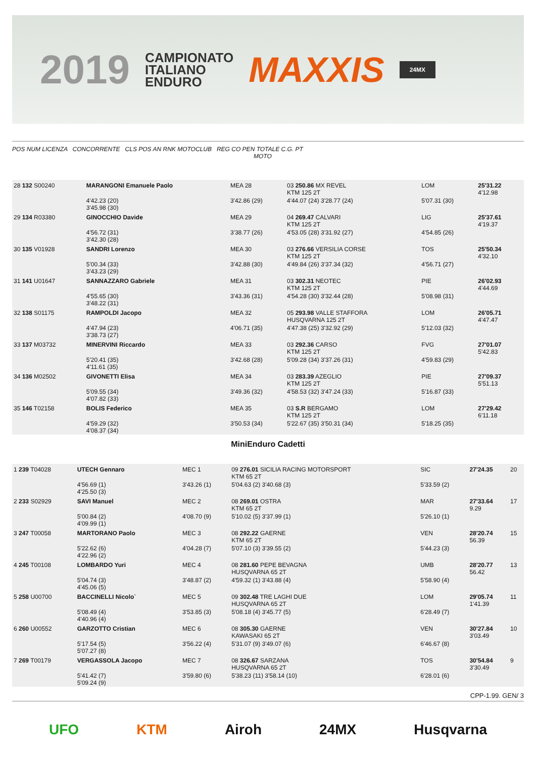2019
CAMPIONATO
ITALIANO
ENDURO
MAXXIS
24MX
POS NUM LICENZA CONCORRENTE CLS POS AN RNK MOTOCLUB REG CO PEN TOTALE C.G. PT
MOTO
| 28 132 S00240 | MARANGONI Emanuele Paolo | MEA 28 | 03 250.86 MX REVEL KTM 125 2T | LOM | 25'31.22 4'12.98 | |
| | 4'42.23 (20) 3'45.98 (30) | 3'42.86 (29) | 4'44.07 (24) 3'28.77 (24) | 5'07.31 (30) | | |
| 29 134 R03380 | GINOCCHIO Davide | MEA 29 | 04 269.47 CALVARI KTM 125 2T | LIG | 25'37.61 4'19.37 | |
| | 4'56.72 (31) 3'42.30 (28) | 3'38.77 (26) | 4'53.05 (28) 3'31.92 (27) | 4'54.85 (26) | | |
| 30 135 V01928 | SANDRI Lorenzo | MEA 30 | 03 276.66 VERSILIA CORSE KTM 125 2T | TOS | 25'50.34 4'32.10 | |
| | 5'00.34 (33) 3'43.23 (29) | 3'42.88 (30) | 4'49.84 (26) 3'37.34 (32) | 4'56.71 (27) | | |
| 31 141 U01647 | SANNAZZARO Gabriele | MEA 31 | 03 302.31 NEOTEC KTM 125 2T | PIE | 26'02.93 4'44.69 | |
| | 4'55.65 (30) 3'48.22 (31) | 3'43.36 (31) | 4'54.28 (30) 3'32.44 (28) | 5'08.98 (31) | | |
| 32 138 S01175 | RAMPOLDI Jacopo | MEA 32 | 05 293.98 VALLE STAFFORA HUSQVARNA 125 2T | LOM | 26'05.71 4'47.47 | |
| | 4'47.94 (23) 3'38.73 (27) | 4'06.71 (35) | 4'47.38 (25) 3'32.92 (29) | 5'12.03 (32) | | |
| 33 137 M03732 | MINERVINI Riccardo | MEA 33 | 03 292.36 CARSO KTM 125 2T | FVG | 27'01.07 5'42.83 | |
| | 5'20.41 (35) 4'11.61 (35) | 3'42.68 (28) | 5'09.28 (34) 3'37.26 (31) | 4'59.83 (29) | | |
| 34 136 M02502 | GIVONETTI Elisa | MEA 34 | 03 283.39 AZEGLIO KTM 125 2T | PIE | 27'09.37 5'51.13 | |
| | 5'09.55 (34) 4'07.82 (33) | 3'49.36 (32) | 4'58.53 (32) 3'47.24 (33) | 5'16.87 (33) | | |
| 35 146 T02158 | BOLIS Federico | MEA 35 | 03 S.R BERGAMO KTM 125 2T | LOM | 27'29.42 6'11.18 | |
| | 4'59.29 (32) 4'08.37 (34) | 3'50.53 (34) | 5'22.67 (35) 3'50.31 (34) | 5'18.25 (35) | | |
MiniEnduro Cadetti
| 1 239 T04028 | UTECH Gennaro | MEC 1 | 09 276.01 SICILIA RACING MOTORSPORT KTM 65 2T | SIC | 27'24.35 | 20 |
| | 4'56.69 (1) 4'25.50 (3) | 3'43.26 (1) | 5'04.63 (2) 3'40.68 (3) | 5'33.59 (2) | | |
| 2 233 S02929 | SAVI Manuel | MEC 2 | 08 269.01 OSTRA KTM 65 2T | MAR | 27'33.64 9.29 | 17 |
| | 5'00.84 (2) 4'09.99 (1) | 4'08.70 (9) | 5'10.02 (5) 3'37.99 (1) | 5'26.10 (1) | | |
| 3 247 T00058 | MARTORANO Paolo | MEC 3 | 08 292.22 GAERNE KTM 65 2T | VEN | 28'20.74 56.39 | 15 |
| | 5'22.62 (6) 4'22.96 (2) | 4'04.28 (7) | 5'07.10 (3) 3'39.55 (2) | 5'44.23 (3) | | |
| 4 245 T00108 | LOMBARDO Yuri | MEC 4 | 08 281.60 PEPE BEVAGNA HUSQVARNA 65 2T | UMB | 28'20.77 56.42 | 13 |
| | 5'04.74 (3) 4'45.06 (5) | 3'48.87 (2) | 4'59.32 (1) 3'43.88 (4) | 5'58.90 (4) | | |
| 5 258 U00700 | BACCINELLI Nicolo` | MEC 5 | 09 302.48 TRE LAGHI DUE HUSQVARNA 65 2T | LOM | 29'05.74 1'41.39 | 11 |
| | 5'08.49 (4) 4'40.96 (4) | 3'53.85 (3) | 5'08.18 (4) 3'45.77 (5) | 6'28.49 (7) | | |
| 6 260 U00552 | GARZOTTO Cristian | MEC 6 | 08 305.30 GAERNE KAWASAKI 65 2T | VEN | 30'27.84 3'03.49 | 10 |
| | 5'17.54 (5) 5'07.27 (8) | 3'56.22 (4) | 5'31.07 (9) 3'49.07 (6) | 6'46.67 (8) | | |
| 7 269 T00179 | VERGASSOLA Jacopo | MEC 7 | 08 326.67 SARZANA HUSQVARNA 65 2T | TOS | 30'54.84 3'30.49 | 9 |
| | 5'41.42 (7) 5'09.24 (9) | 3'59.80 (6) | 5'38.23 (11) 3'58.14 (10) | 6'28.01 (6) | | |
CPP-1.99. GEN/ 3
UFO KTM Airoh 24MX Husqvarna